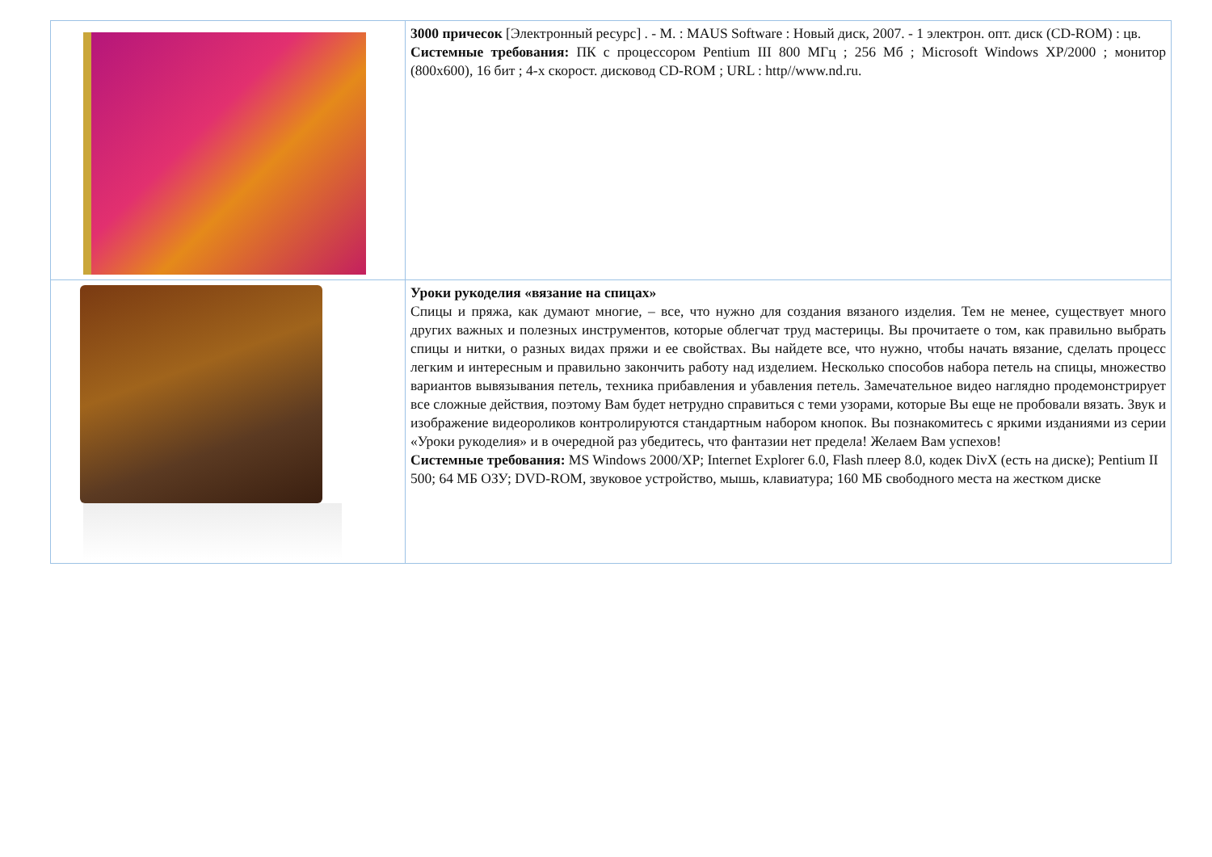| | 3000 причесок [Электронный ресурс] . - М. : MAUS Software : Новый диск, 2007. - 1 электрон. опт. диск (CD-ROM) : цв. Системные требования: ПК с процессором Pentium III 800 МГц ; 256 Мб ; Microsoft Windows XP/2000 ; монитор (800x600), 16 бит ; 4-х скорост. дисковод CD-ROM ; URL : http//www.nd.ru. |
| | Уроки рукоделия «вязание на спицах» Спицы и пряжа, как думают многие, – все, что нужно для создания вязаного изделия. Тем не менее, существует много других важных и полезных инструментов, которые облегчат труд мастерицы. Вы прочитаете о том, как правильно выбрать спицы и нитки, о разных видах пряжи и ее свойствах. Вы найдете все, что нужно, чтобы начать вязание, сделать процесс легким и интересным и правильно закончить работу над изделием. Несколько способов набора петель на спицы, множество вариантов вывязывания петель, техника прибавления и убавления петель. Замечательное видео наглядно продемонстрирует все сложные действия, поэтому Вам будет нетрудно справиться с теми узорами, которые Вы еще не пробовали вязать. Звук и изображение видеороликов контролируются стандартным набором кнопок. Вы познакомитесь с яркими изданиями из серии «Уроки рукоделия» и в очередной раз убедитесь, что фантазии нет предела! Желаем Вам успехов! Системные требования: MS Windows 2000/XP; Internet Explorer 6.0, Flash плеер 8.0, кодек DivX (есть на диске); Pentium II 500; 64 МБ ОЗУ; DVD-ROM, звуковое устройство, мышь, клавиатура; 160 МБ свободного места на жестком диске |